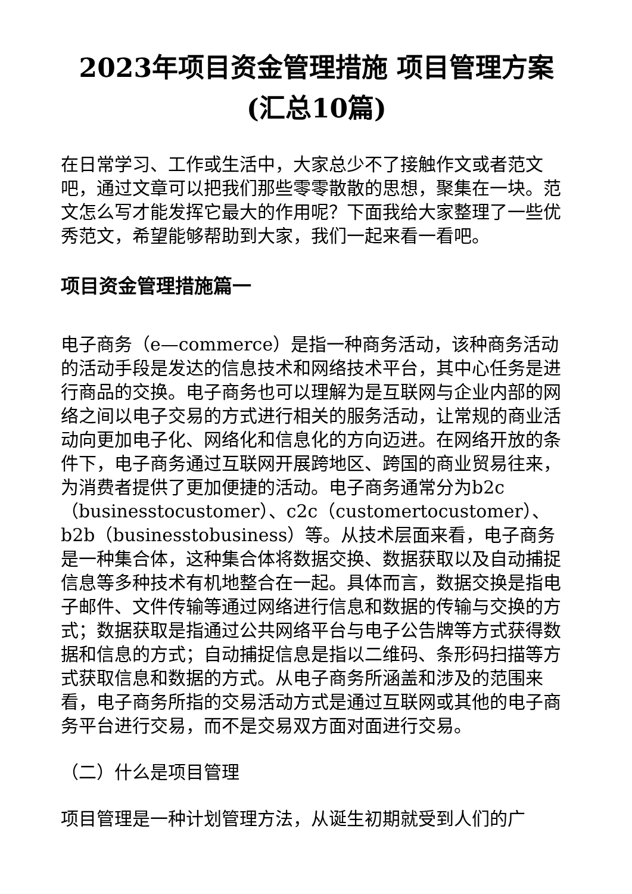2023年项目资金管理措施 项目管理方案(汇总10篇)
在日常学习、工作或生活中，大家总少不了接触作文或者范文吧，通过文章可以把我们那些零零散散的思想，聚集在一块。范文怎么写才能发挥它最大的作用呢？下面我给大家整理了一些优秀范文，希望能够帮助到大家，我们一起来看一看吧。
项目资金管理措施篇一
电子商务（e—commerce）是指一种商务活动，该种商务活动的活动手段是发达的信息技术和网络技术平台，其中心任务是进行商品的交换。电子商务也可以理解为是互联网与企业内部的网络之间以电子交易的方式进行相关的服务活动，让常规的商业活动向更加电子化、网络化和信息化的方向迈进。在网络开放的条件下，电子商务通过互联网开展跨地区、跨国的商业贸易往来，为消费者提供了更加便捷的活动。电子商务通常分为b2c（businesstocustomer）、c2c（customertocustomer）、b2b（businesstobusiness）等。从技术层面来看，电子商务是一种集合体，这种集合体将数据交换、数据获取以及自动捕捉信息等多种技术有机地整合在一起。具体而言，数据交换是指电子邮件、文件传输等通过网络进行信息和数据的传输与交换的方式；数据获取是指通过公共网络平台与电子公告牌等方式获得数据和信息的方式；自动捕捉信息是指以二维码、条形码扫描等方式获取信息和数据的方式。从电子商务所涵盖和涉及的范围来看，电子商务所指的交易活动方式是通过互联网或其他的电子商务平台进行交易，而不是交易双方面对面进行交易。
（二）什么是项目管理
项目管理是一种计划管理方法，从诞生初期就受到人们的广